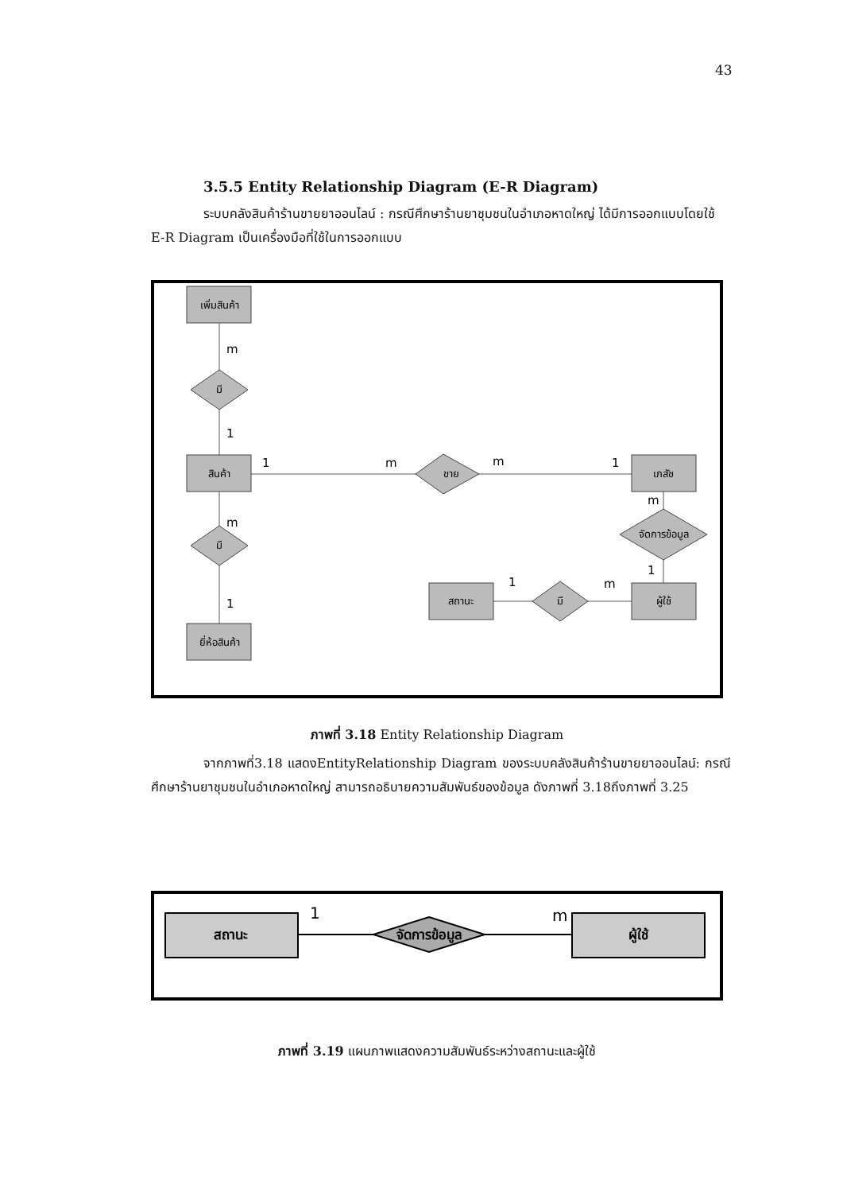43
3.5.5 Entity Relationship Diagram (E-R Diagram)
ระบบคลังสินค้าร้านขายยาออนไลน์ : กรณีศึกษาร้านยาชุมชนในอำเภอหาดใหญ่ ได้มีการออกแบบโดยใช้ E-R Diagram เป็นเครื่องมือที่ใช้ในการออกแบบ
เพิ่มสินค้า
สินค้า
ยี่ห้อสินค้า
เภสัช
ผู้ใช้
สถานะ
มี
มี
ขาย
จัดการข้อมูล
มี
m
1
m
1
1
m
m
1
m
1
1
m
ภาพที่ 3.18 Entity Relationship Diagram
จากภาพที่3.18 แสดงEntityRelationship Diagram ของระบบคลังสินค้าร้านขายยาออนไลน์: กรณีศึกษาร้านยาชุมชนในอำเภอหาดใหญ่ สามารถอธิบายความสัมพันธ์ของข้อมูล ดังภาพที่ 3.18ถึงภาพที่ 3.25
สถานะ
ผู้ใช้
จัดการข้อมูล
1
m
ภาพที่ 3.19 แผนภาพแสดงความสัมพันธ์ระหว่างสถานะและผู้ใช้